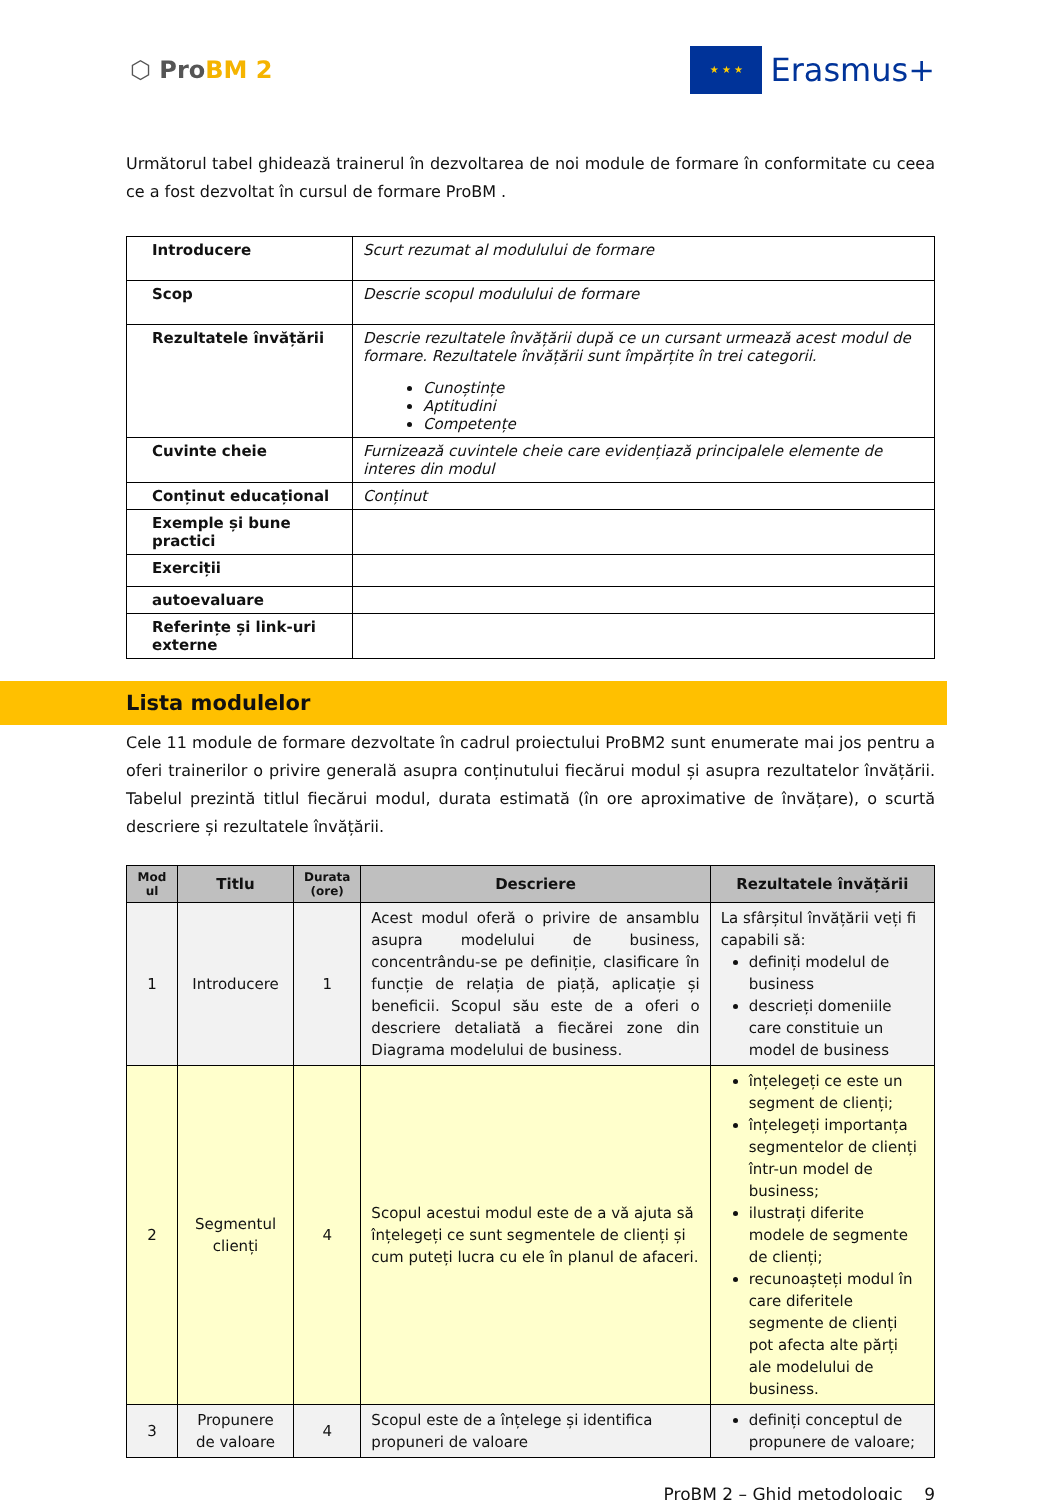⬡ ProBM 2
★ ★ ★
Erasmus+
Următorul tabel ghidează trainerul în dezvoltarea de noi module de formare în conformitate cu ceea ce a fost dezvoltat în cursul de formare ProBM .
| Introducere | Scurt rezumat al modulului de formare |
| Scop | Descrie scopul modulului de formare |
| Rezultatele învățării | Descrie rezultatele învățării după ce un cursant urmează acest modul de formare. Rezultatele învățării sunt împărțite în trei categorii. Cunoștințe Aptitudini Competențe |
| Cuvinte cheie | Furnizează cuvintele cheie care evidențiază principalele elemente de interes din modul |
| Conținut educațional | Conținut |
| Exemple și bune practici | |
| Exerciții | |
| autoevaluare | |
| Referințe și link-uri externe | |
Lista modulelor
Cele 11 module de formare dezvoltate în cadrul proiectului ProBM2 sunt enumerate mai jos pentru a oferi trainerilor o privire generală asupra conținutului fiecărui modul și asupra rezultatelor învățării. Tabelul prezintă titlul fiecărui modul, durata estimată (în ore aproximative de învățare), o scurtă descriere și rezultatele învățării.
| Mod ul | Titlu | Durata (ore) | Descriere | Rezultatele învățării |
| --- | --- | --- | --- | --- |
| 1 | Introducere | 1 | Acest modul oferă o privire de ansamblu asupra modelului de business, concentrându-se pe definiție, clasificare în funcție de relația de piață, aplicație și beneficii. Scopul său este de a oferi o descriere detaliată a fiecărei zone din Diagrama modelului de business. | La sfârșitul învățării veți fi capabili să: definiți modelul de business descrieți domeniile care constituie un model de business |
| 2 | Segmentul clienți | 4 | Scopul acestui modul este de a vă ajuta să înțelegeți ce sunt segmentele de clienți și cum puteți lucra cu ele în planul de afaceri. | înțelegeți ce este un segment de clienți; înțelegeți importanța segmentelor de clienți într-un model de business; ilustrați diferite modele de segmente de clienți; recunoașteți modul în care diferitele segmente de clienți pot afecta alte părți ale modelului de business. |
| 3 | Propunere de valoare | 4 | Scopul este de a înțelege și identifica propuneri de valoare | definiți conceptul de propunere de valoare; |
ProBM 2 – Ghid metodologic 9